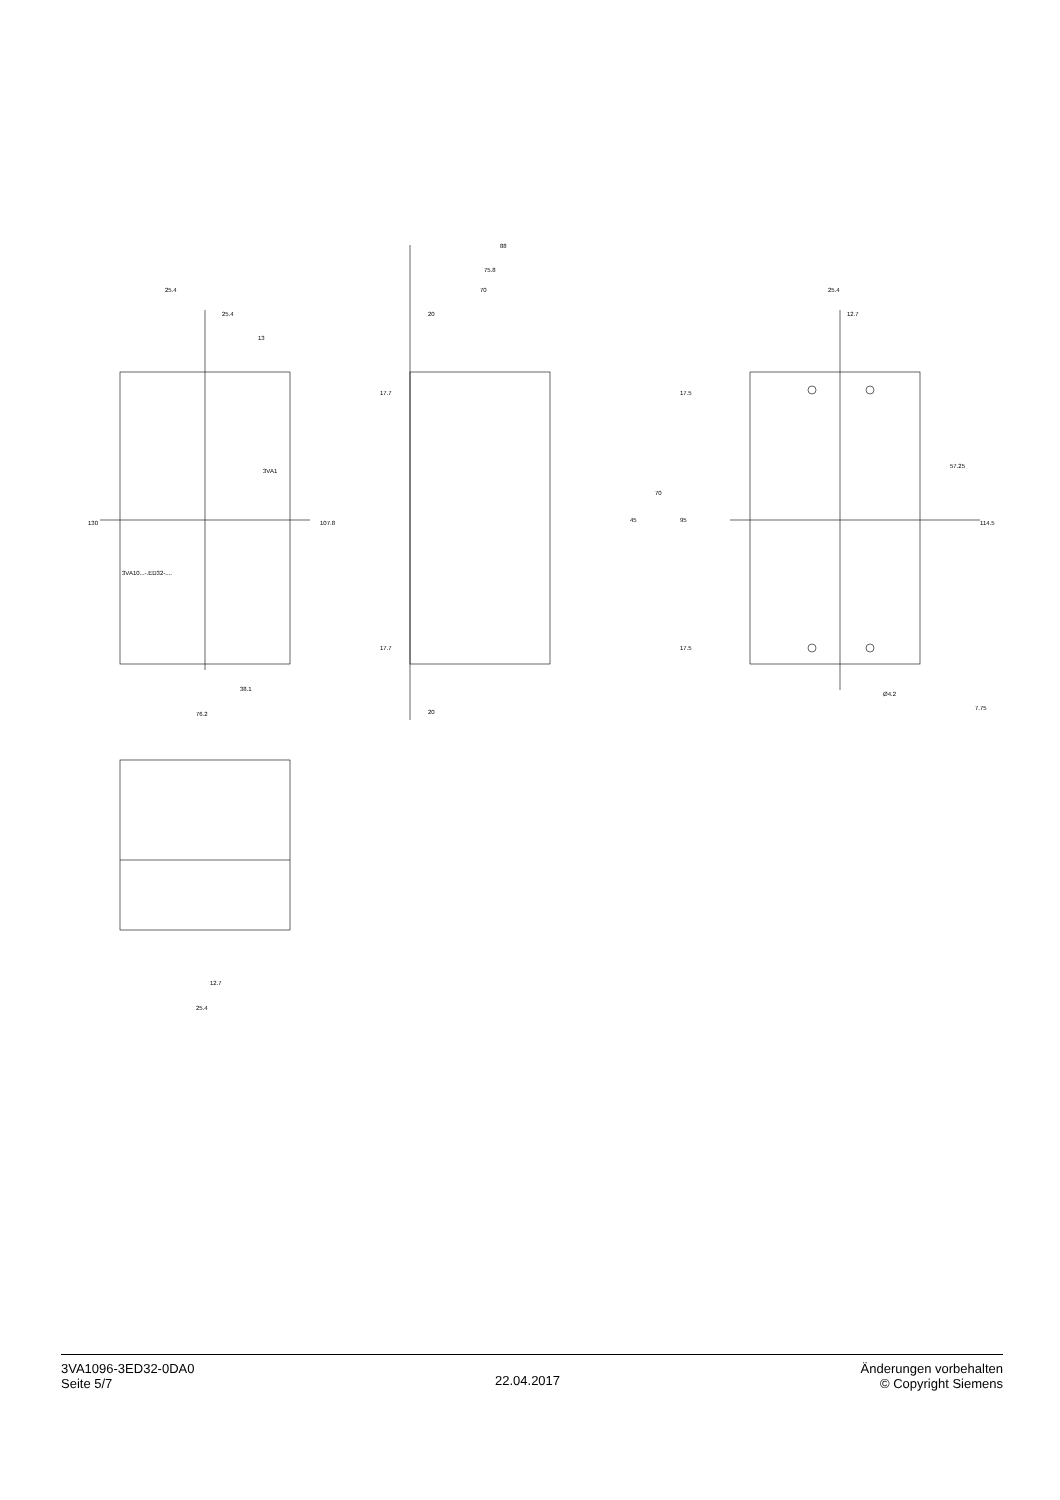25.4
25.4
13
130
107.8
38.1
76.2
3VA1
3VA10...-.ED32-....
88
75.8
70
20
20
17.7
17.5
17.7
17.5
70
45
95
25.4
12.7
57.25
114.5
Ø4.2
7.75
12.7
25.4
3VA1096-3ED32-0DA0
Seite 5/7
22.04.2017
Änderungen vorbehalten
© Copyright Siemens